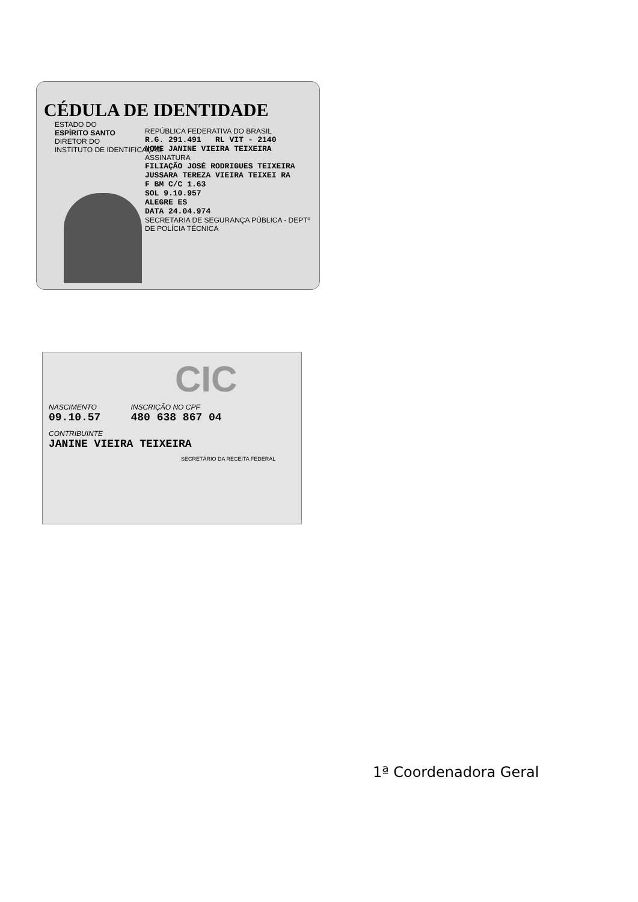CÉDULA DE IDENTIDADE
ESTADO DO
ESPÍRITO SANTO
DIRETOR DO
INSTITUTO DE IDENTIFICAÇÃO
REPÚBLICA FEDERATIVA DO BRASIL
R.G. 291.491 RL VIT - 2140
NOME JANINE VIEIRA TEIXEIRA
ASSINATURA
FILIAÇÃO JOSÉ RODRIGUES TEIXEIRA
JUSSARA TEREZA VIEIRA TEIXEI RA
F BM C/C 1.63
SOL 9.10.957
ALEGRE ES
DATA 24.04.974
SECRETARIA DE SEGURANÇA PÚBLICA - DEPTº DE POLÍCIA TÉCNICA
CIC
NASCIMENTO
09.10.57
INSCRIÇÃO NO CPF
480 638 867 04
CONTRIBUINTE
JANINE VIEIRA TEIXEIRA
SECRETÁRIO DA RECEITA FEDERAL
1ª Coordenadora Geral